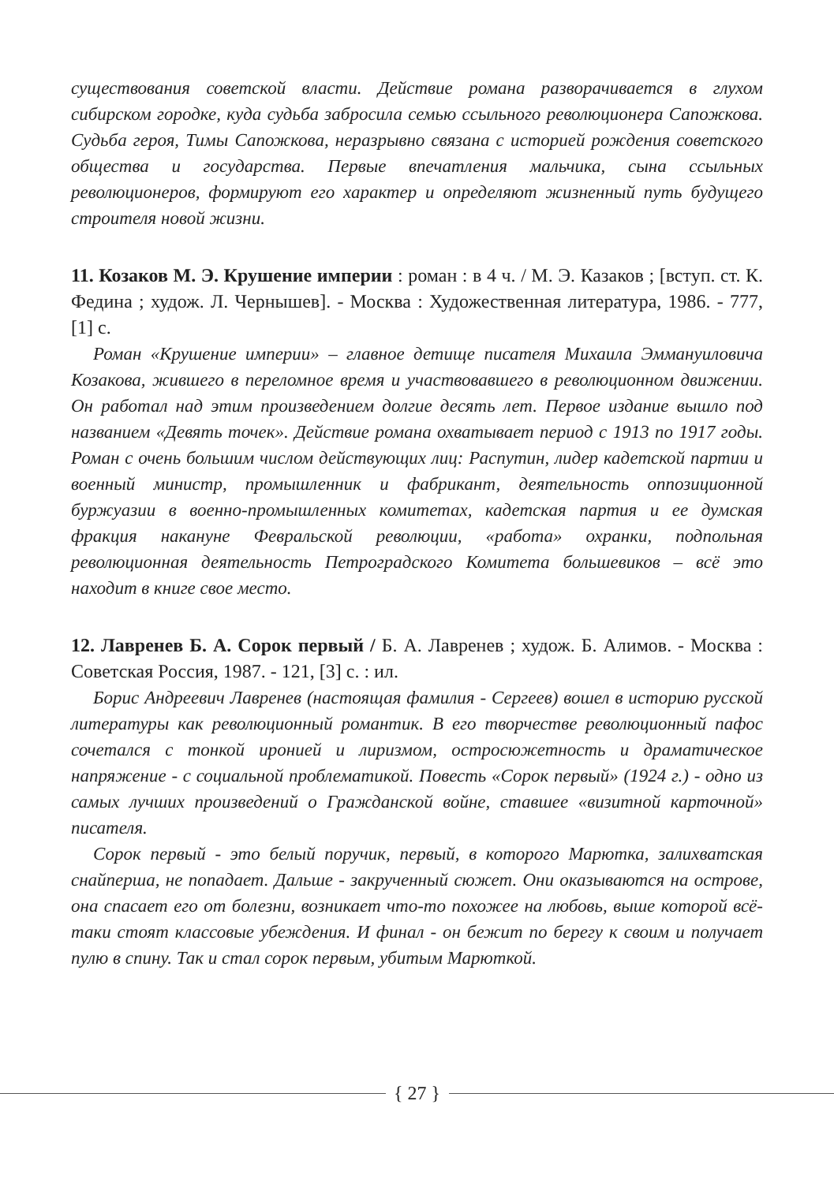существования советской власти. Действие романа разворачивается в глухом сибирском городке, куда судьба забросила семью ссыльного революционера Сапожкова. Судьба героя, Тимы Сапожкова, неразрывно связана с историей рождения советского общества и государства. Первые впечатления мальчика, сына ссыльных революционеров, формируют его характер и определяют жизненный путь будущего строителя новой жизни.
11. Козаков М. Э. Крушение империи : роман : в 4 ч. / М. Э. Казаков ; [вступ. ст. К. Федина ; худож. Л. Чернышев]. - Москва : Художественная литература, 1986. - 777, [1] с.
Роман «Крушение империи» – главное детище писателя Михаила Эммануиловича Козакова, жившего в переломное время и участвовавшего в революционном движении. Он работал над этим произведением долгие десять лет. Первое издание вышло под названием «Девять точек». Действие романа охватывает период с 1913 по 1917 годы. Роман с очень большим числом действующих лиц: Распутин, лидер кадетской партии и военный министр, промышленник и фабрикант, деятельность оппозиционной буржуазии в военно-промышленных комитетах, кадетская партия и ее думская фракция накануне Февральской революции, «работа» охранки, подпольная революционная деятельность Петроградского Комитета большевиков – всё это находит в книге свое место.
12. Лавренев Б. А. Сорок первый / Б. А. Лавренев ; худож. Б. Алимов. - Москва : Советская Россия, 1987. - 121, [3] с. : ил.
Борис Андреевич Лавренев (настоящая фамилия - Сергеев) вошел в историю русской литературы как революционный романтик. В его творчестве революционный пафос сочетался с тонкой иронией и лиризмом, остросюжетность и драматическое напряжение - с социальной проблематикой. Повесть «Сорок первый» (1924 г.) - одно из самых лучших произведений о Гражданской войне, ставшее «визитной карточной» писателя.
Сорок первый - это белый поручик, первый, в которого Марютка, залихватская снайперша, не попадает. Дальше - закрученный сюжет. Они оказываются на острове, она спасает его от болезни, возникает что-то похожее на любовь, выше которой всё-таки стоят классовые убеждения. И финал - он бежит по берегу к своим и получает пулю в спину. Так и стал сорок первым, убитым Марюткой.
{ 27 }